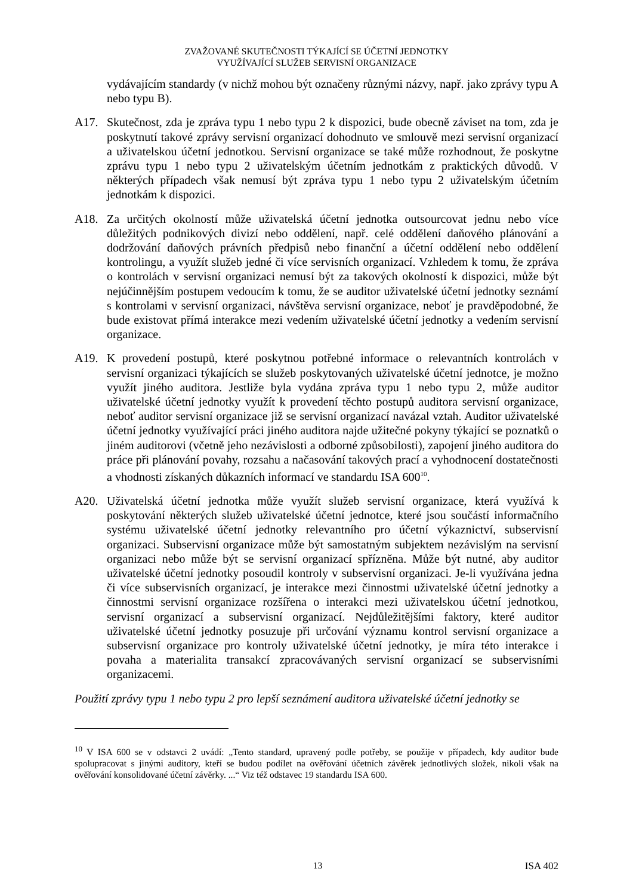ZVAŽOVANÉ SKUTEČNOSTI TÝKAJÍCÍ SE ÚČETNÍ JEDNOTKY
VYUŽÍVAJÍCÍ SLUŽEB SERVISNÍ ORGANIZACE
vydávajícím standardy (v nichž mohou být označeny různými názvy, např. jako zprávy typu A nebo typu B).
A17. Skutečnost, zda je zpráva typu 1 nebo typu 2 k dispozici, bude obecně záviset na tom, zda je poskytnutí takové zprávy servisní organizací dohodnuto ve smlouvě mezi servisní organizací a uživatelskou účetní jednotkou. Servisní organizace se také může rozhodnout, že poskytne zprávu typu 1 nebo typu 2 uživatelským účetním jednotkám z praktických důvodů. V některých případech však nemusí být zpráva typu 1 nebo typu 2 uživatelským účetním jednotkám k dispozici.
A18. Za určitých okolností může uživatelská účetní jednotka outsourcovat jednu nebo více důležitých podnikových divizí nebo oddělení, např. celé oddělení daňového plánování a dodržování daňových právních předpisů nebo finanční a účetní oddělení nebo oddělení kontrolingu, a využít služeb jedné či více servisních organizací. Vzhledem k tomu, že zpráva o kontrolách v servisní organizaci nemusí být za takových okolností k dispozici, může být nejúčinnějším postupem vedoucím k tomu, že se auditor uživatelské účetní jednotky seznámí s kontrolami v servisní organizaci, návštěva servisní organizace, neboť je pravděpodobné, že bude existovat přímá interakce mezi vedením uživatelské účetní jednotky a vedením servisní organizace.
A19. K provedení postupů, které poskytnou potřebné informace o relevantních kontrolách v servisní organizaci týkajících se služeb poskytovaných uživatelské účetní jednotce, je možno využít jiného auditora. Jestliže byla vydána zpráva typu 1 nebo typu 2, může auditor uživatelské účetní jednotky využít k provedení těchto postupů auditora servisní organizace, neboť auditor servisní organizace již se servisní organizací navázal vztah. Auditor uživatelské účetní jednotky využívající práci jiného auditora najde užitečné pokyny týkající se poznatků o jiném auditorovi (včetně jeho nezávislosti a odborné způsobilosti), zapojení jiného auditora do práce při plánování povahy, rozsahu a načasování takových prací a vyhodnocení dostatečnosti a vhodnosti získaných důkazních informací ve standardu ISA 600<sup>10</sup>.
A20. Uživatelská účetní jednotka může využít služeb servisní organizace, která využívá k poskytování některých služeb uživatelské účetní jednotce, které jsou součástí informačního systému uživatelské účetní jednotky relevantního pro účetní výkaznictví, subservisní organizaci. Subservisní organizace může být samostatným subjektem nezávislým na servisní organizaci nebo může být se servisní organizací spřízněna. Může být nutné, aby auditor uživatelské účetní jednotky posoudil kontroly v subservisní organizaci. Je-li využívána jedna či více subservisních organizací, je interakce mezi činnostmi uživatelské účetní jednotky a činnostmi servisní organizace rozšířena o interakci mezi uživatelskou účetní jednotkou, servisní organizací a subservisní organizací. Nejdůležitějšími faktory, které auditor uživatelské účetní jednotky posuzuje při určování významu kontrol servisní organizace a subservisní organizace pro kontroly uživatelské účetní jednotky, je míra této interakce i povaha a materialita transakcí zpracovávaných servisní organizací se subservisními organizacemi.
Použití zprávy typu 1 nebo typu 2 pro lepší seznámení auditora uživatelské účetní jednotky se
<sup>10</sup> V ISA 600 se v odstavci 2 uvádí: „Tento standard, upravený podle potřeby, se použije v případech, kdy auditor bude spolupracovat s jinými auditory, kteří se budou podílet na ověřování účetních závěrek jednotlivých složek, nikoli však na ověřování konsolidované účetní závěrky. ...“ Viz též odstavec 19 standardu ISA 600.
13 ISA 402